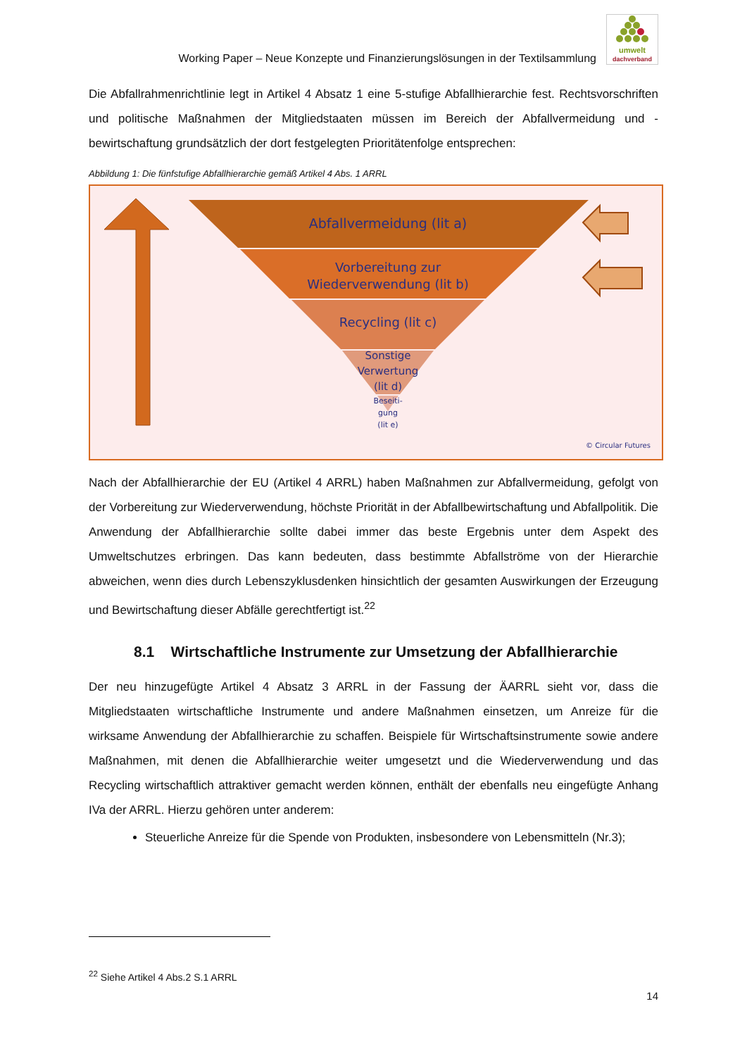Working Paper – Neue Konzepte und Finanzierungslösungen in der Textilsammlung
umwelt
dachverband
Die Abfallrahmenrichtlinie legt in Artikel 4 Absatz 1 eine 5-stufige Abfallhierarchie fest. Rechtsvorschriften und politische Maßnahmen der Mitgliedstaaten müssen im Bereich der Abfallvermeidung und -bewirtschaftung grundsätzlich der dort festgelegten Prioritätenfolge entsprechen:
Abbildung 1: Die fünfstufige Abfallhierarchie gemäß Artikel 4 Abs. 1 ARRL
Abfallvermeidung (lit a)
Vorbereitung zur
Wiederverwendung (lit b)
Recycling (lit c)
Sonstige
Verwertung
(lit d)
Beseiti-
gung
(lit e)
© Circular Futures
Nach der Abfallhierarchie der EU (Artikel 4 ARRL) haben Maßnahmen zur Abfallvermeidung, gefolgt von der Vorbereitung zur Wiederverwendung, höchste Priorität in der Abfallbewirtschaftung und Abfallpolitik. Die Anwendung der Abfallhierarchie sollte dabei immer das beste Ergebnis unter dem Aspekt des Umweltschutzes erbringen. Das kann bedeuten, dass bestimmte Abfallströme von der Hierarchie abweichen, wenn dies durch Lebenszyklusdenken hinsichtlich der gesamten Auswirkungen der Erzeugung und Bewirtschaftung dieser Abfälle gerechtfertigt ist.<sup>22</sup>
8.1 Wirtschaftliche Instrumente zur Umsetzung der Abfallhierarchie
Der neu hinzugefügte Artikel 4 Absatz 3 ARRL in der Fassung der ÄARRL sieht vor, dass die Mitgliedstaaten wirtschaftliche Instrumente und andere Maßnahmen einsetzen, um Anreize für die wirksame Anwendung der Abfallhierarchie zu schaffen. Beispiele für Wirtschaftsinstrumente sowie andere Maßnahmen, mit denen die Abfallhierarchie weiter umgesetzt und die Wiederverwendung und das Recycling wirtschaftlich attraktiver gemacht werden können, enthält der ebenfalls neu eingefügte Anhang IVa der ARRL. Hierzu gehören unter anderem:
Steuerliche Anreize für die Spende von Produkten, insbesondere von Lebensmitteln (Nr.3);
<sup>22</sup> Siehe Artikel 4 Abs.2 S.1 ARRL
14